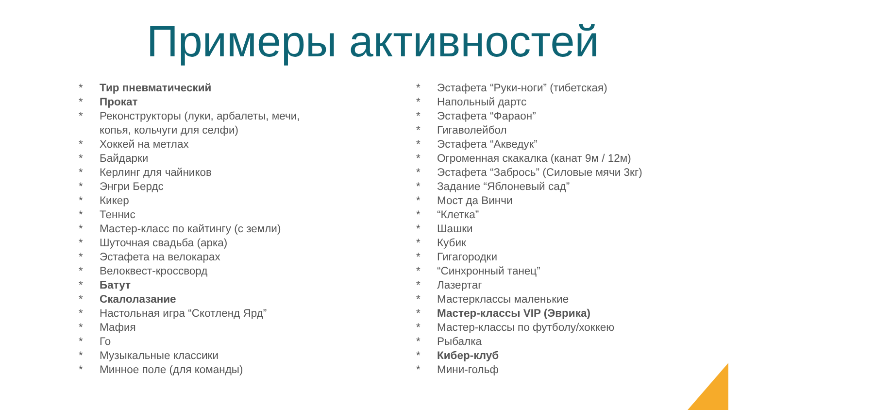Примеры активностей
* Тир пневматический
* Прокат
* Реконструкторы (луки, арбалеты, мечи,
копья, кольчуги для селфи)
* Хоккей на метлах
* Байдарки
* Керлинг для чайников
* Энгри Бердс
* Кикер
* Теннис
* Мастер-класс по кайтингу (с земли)
* Шуточная свадьба (арка)
* Эстафета на велокарах
* Велоквест-кроссворд
* Батут
* Скалолазание
* Настольная игра “Скотленд Ярд”
* Мафия
* Го
* Музыкальные классики
* Минное поле (для команды)
* Эстафета “Руки-ноги” (тибетская)
* Напольный дартс
* Эстафета “Фараон”
* Гигаволейбол
* Эстафета “Акведук”
* Огроменная скакалка (канат 9м / 12м)
* Эстафета “Забрось” (Силовые мячи 3кг)
* Задание “Яблоневый сад”
* Мост да Винчи
* “Клетка”
* Шашки
* Кубик
* Гигагородки
* “Синхронный танец”
* Лазертаг
* Мастерклассы маленькие
* Мастер-классы VIP (Эврика)
* Мастер-классы по футболу/хоккею
* Рыбалка
* Кибер-клуб
* Мини-гольф